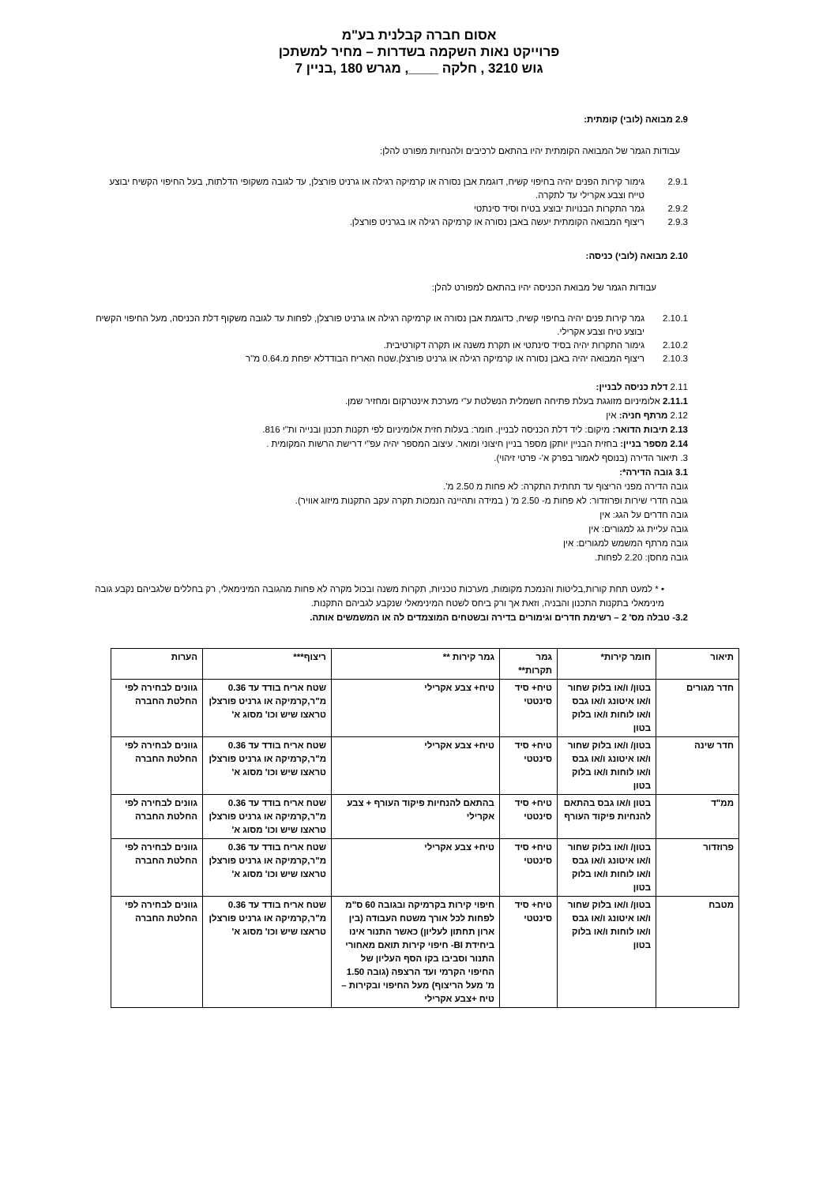אסום חברה קבלנית בע"מ
פרוייקט נאות השקמה בשדרות – מחיר למשתכן
גוש 3210 , חלקה ____, מגרש 180 ,בניין 7
2.9 מבואה (לובי) קומתית:
עבודות הגמר של המבואה הקומתית יהיו בהתאם לרכיבים ולהנחיות מפורט להלן:
2.9.1 גימור קירות הפנים יהיה בחיפוי קשיח, דוגמת אבן נסורה או קרמיקה רגילה או גרניט פורצלן, עד לגובה משקופי הדלתות, בעל החיפוי הקשיח יבוצע טייח וצבע אקרילי עד לתקרה.
2.9.2 גמר התקרות הבנויות יבוצע בטיח וסיד סינתטי
2.9.3 ריצוף המבואה הקומתית יעשה באבן נסורה או קרמיקה רגילה או בגרניט פורצלן.
2.10 מבואה (לובי) כניסה:
עבודות הגמר של מבואת הכניסה יהיו בהתאם למפורט להלן:
2.10.1 גמר קירות פנים יהיה בחיפוי קשיח, כדוגמת אבן נסורה או קרמיקה רגילה או גרניט פורצלן, לפחות עד לגובה משקוף דלת הכניסה, מעל החיפוי הקשיח יבוצע טיח וצבע אקרילי.
2.10.2 גימור התקרות יהיה בסיד סינתטי או תקרת משנה או תקרה דקורטיבית.
2.10.3 ריצוף המבואה יהיה באבן נסורה או קרמיקה רגילה או גרניט פורצלן.שטח האריח הבודדלא יפחת מ.0.64 מ"ר
2.11 דלת כניסה לבניין:
2.11.1 אלומיניום מזוגגת בעלת פתיחה חשמלית הנשלטת ע"י מערכת אינטרקום ומחזיר שמן.
2.12 מרתף חניה: אין
2.13 תיבות הדואר: מיקום: ליד דלת הכניסה לבניין. חומר: בעלות חזית אלומיניום לפי תקנות תכנון ובנייה ות"י 816.
2.14 מספר בניין: בחזית הבניין יותקן מספר בניין חיצוני ומואר. עיצוב המספר יהיה עפ"י דרישת הרשות המקומית .
3. תיאור הדירה (בנוסף לאמור בפרק א'- פרטי זיהוי).
3.1 גובה הדירה*:
גובה הדירה מפני הריצוף עד תחתית התקרה: לא פחות מ 2.50 מ'.
גובה חדרי שירות ופרוזדור: לא פחות מ- 2.50 מ' ( במידה ותהיינה הנמכות תקרה עקב התקנות מיזוג אוויר).
גובה חדרים על הגג: אין
גובה עליית גג למגורים: אין
גובה מרתף המשמש למגורים: אין
גובה מחסן: 2.20 לפחות.
• * למעט תחת קורות,בליטות והנמכת מקומות, מערכות טכניות, תקרות משנה ובכול מקרה לא פחות מהגובה המינימאלי, רק בחללים שלגביהם נקבע גובה מינימאלי בתקנות התכנון והבניה, וזאת אך ורק ביחס לשטח המינימאלי שנקבע לגביהם התקנות.
3.2- טבלה מס' 2 – רשימת חדרים וגימורים בדירה ובשטחים המוצמדים לה או המשמשים אותה.
| תיאור | חומר קירות* | גמר תקרות** | גמר קירות ** | ריצוף*** | הערות |
| --- | --- | --- | --- | --- | --- |
| חדר מגורים | בטון/ ו/או בלוק שחור ו/או איטונג ו/או גבס ו/או לוחות ו/או בלוק בטון | טיח+ סיד סינטטי | טיח+ צבע אקרילי | שטח אריח בודד עד 0.36 מ"ר,קרמיקה או גרניט פורצלן טראצו שיש וכו' מסוג א' | גוונים לבחירה לפי החלטת החברה |
| חדר שינה | בטון/ ו/או בלוק שחור ו/או איטונג ו/או גבס ו/או לוחות ו/או בלוק בטון | טיח+ סיד סינטטי | טיח+ צבע אקרילי | שטח אריח בודד עד 0.36 מ"ר,קרמיקה או גרניט פורצלן טראצו שיש וכו' מסוג א' | גוונים לבחירה לפי החלטת החברה |
| ממ"ד | בטון ו/או גבס בהתאם להנחיות פיקוד העורף | טיח+ סיד סינטטי | בהתאם להנחיות פיקוד העורף + צבע אקרילי | שטח אריח בודד עד 0.36 מ"ר,קרמיקה או גרניט פורצלן טראצו שיש וכו' מסוג א' | גוונים לבחירה לפי החלטת החברה |
| פרוזדור | בטון/ ו/או בלוק שחור ו/או איטונג ו/או גבס ו/או לוחות ו/או בלוק בטון | טיח+ סיד סינטטי | טיח+ צבע אקרילי | שטח אריח בודד עד 0.36 מ"ר,קרמיקה או גרניט פורצלן טראצו שיש וכו' מסוג א' | גוונים לבחירה לפי החלטת החברה |
| מטבח | בטון/ ו/או בלוק שחור ו/או איטונג ו/או גבס ו/או לוחות ו/או בלוק בטון | טיח+ סיד סינטטי | חיפוי קירות בקרמיקה ובגובה 60 ס"מ לפחות לכל אורך משטח העבודה (בין ארון תחתון לעליון) כאשר התנור אינו ביחידת BI- חיפוי קירות תואם מאחורי התנור וסביבו בקו הסף העליון של החיפוי הקרמי ועד הרצפה (גובה 1.50 מ' מעל הריצוף) מעל החיפוי ובקירות – טיח +צבע אקרילי | שטח אריח בודד עד 0.36 מ"ר,קרמיקה או גרניט פורצלן טראצו שיש וכו' מסוג א' | גוונים לבחירה לפי החלטת החברה |